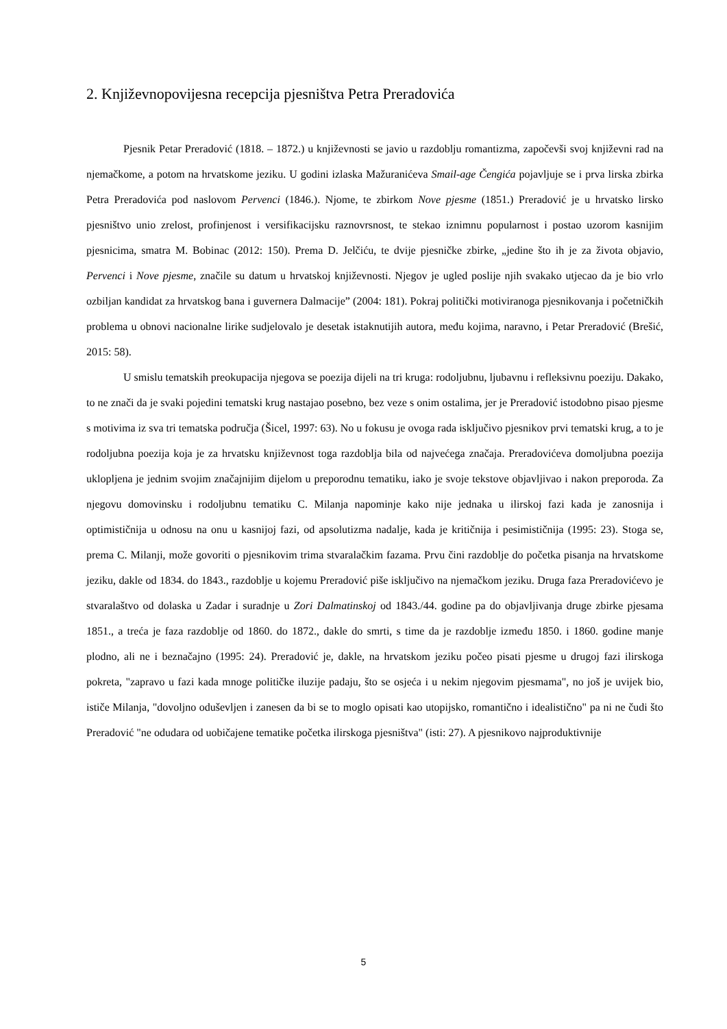2. Književnopovijesna recepcija pjesništva Petra Preradovića
Pjesnik Petar Preradović (1818. – 1872.) u književnosti se javio u razdoblju romantizma, započevši svoj književni rad na njemačkome, a potom na hrvatskome jeziku. U godini izlaska Mažuranićeva Smail-age Čengića pojavljuje se i prva lirska zbirka Petra Preradovića pod naslovom Pervenci (1846.). Njome, te zbirkom Nove pjesme (1851.) Preradović je u hrvatsko lirsko pjesništvo unio zrelost, profinjenost i versifikacijsku raznovrsnost, te stekao iznimnu popularnost i postao uzorom kasnijim pjesnicima, smatra M. Bobinac (2012: 150). Prema D. Jelčiću, te dvije pjesničke zbirke, „jedine što ih je za života objavio, Pervenci i Nove pjesme, značile su datum u hrvatskoj književnosti. Njegov je ugled poslije njih svakako utjecao da je bio vrlo ozbiljan kandidat za hrvatskog bana i guvernera Dalmacije” (2004: 181). Pokraj politički motiviranoga pjesnikovanja i početničkih problema u obnovi nacionalne lirike sudjelovalo je desetak istaknutijih autora, među kojima, naravno, i Petar Preradović (Brešić, 2015: 58).
U smislu tematskih preokupacija njegova se poezija dijeli na tri kruga: rodoljubnu, ljubavnu i refleksivnu poeziju. Dakako, to ne znači da je svaki pojedini tematski krug nastajao posebno, bez veze s onim ostalima, jer je Preradović istodobno pisao pjesme s motivima iz sva tri tematska područja (Šicel, 1997: 63). No u fokusu je ovoga rada isključivo pjesnikov prvi tematski krug, a to je rodoljubna poezija koja je za hrvatsku književnost toga razdoblja bila od najvećega značaja. Preradovićeva domoljubna poezija uklopljena je jednim svojim značajnijim dijelom u preporodnu tematiku, iako je svoje tekstove objavljivao i nakon preporoda. Za njegovu domovinsku i rodoljubnu tematiku C. Milanja napominje kako nije jednaka u ilirskoj fazi kada je zanosnija i optimističnija u odnosu na onu u kasnijoj fazi, od apsolutizma nadalje, kada je kritičnija i pesimističnija (1995: 23). Stoga se, prema C. Milanji, može govoriti o pjesnikovim trima stvaralačkim fazama. Prvu čini razdoblje do početka pisanja na hrvatskome jeziku, dakle od 1834. do 1843., razdoblje u kojemu Preradović piše isključivo na njemačkom jeziku. Druga faza Preradovićevo je stvaralaštvo od dolaska u Zadar i suradnje u Zori Dalmatinskoj od 1843./44. godine pa do objavljivanja druge zbirke pjesama 1851., a treća je faza razdoblje od 1860. do 1872., dakle do smrti, s time da je razdoblje između 1850. i 1860. godine manje plodno, ali ne i beznačajno (1995: 24). Preradović je, dakle, na hrvatskom jeziku počeo pisati pjesme u drugoj fazi ilirskoga pokreta, "zapravo u fazi kada mnoge političke iluzije padaju, što se osjeća i u nekim njegovim pjesmama", no još je uvijek bio, ističe Milanja, "dovoljno oduševljen i zanesen da bi se to moglo opisati kao utopijsko, romantično i idealistično" pa ni ne čudi što Preradović "ne odudara od uobičajene tematike početka ilirskoga pjesništva" (isti: 27). A pjesnikovo najproduktivnije
5